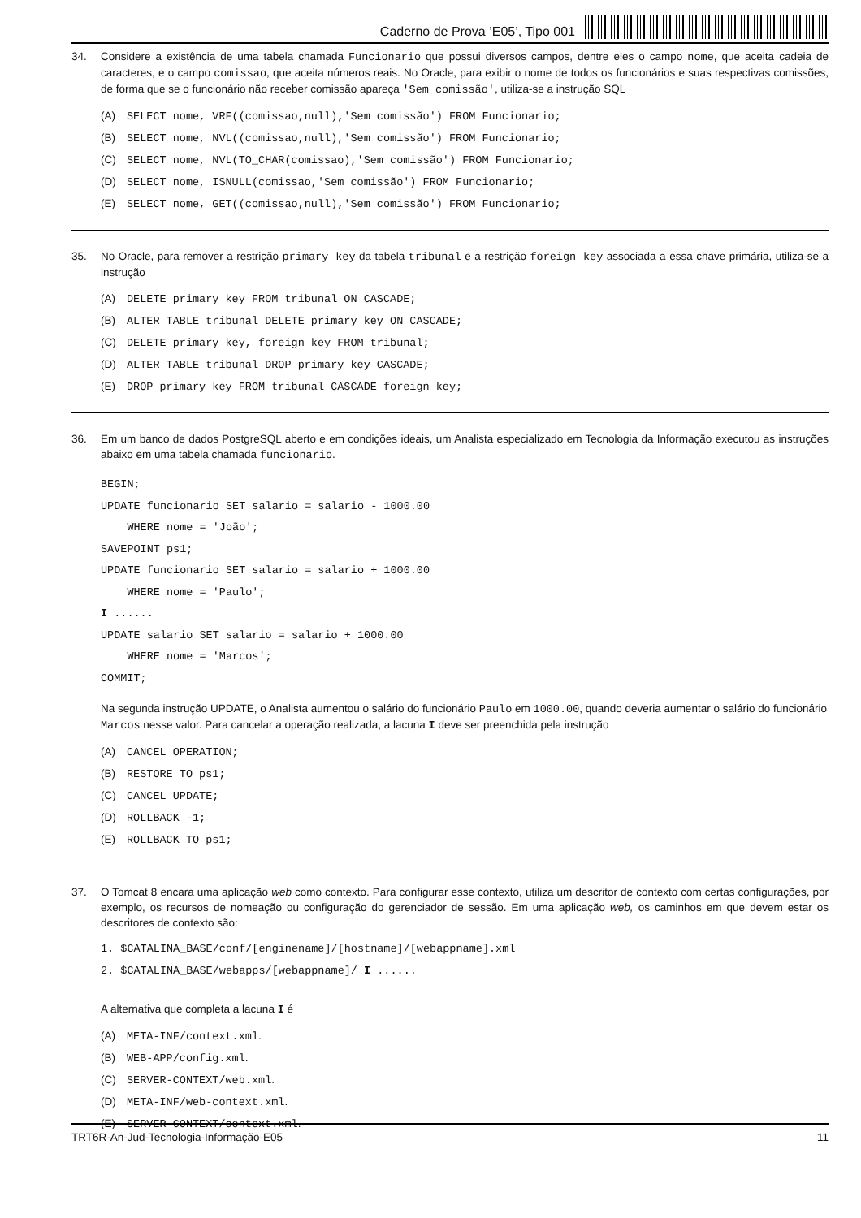Caderno de Prova ’E05’, Tipo 001
34. Considere a existência de uma tabela chamada Funcionario que possui diversos campos, dentre eles o campo nome, que aceita cadeia de caracteres, e o campo comissao, que aceita números reais. No Oracle, para exibir o nome de todos os funcionários e suas respectivas comissões, de forma que se o funcionário não receber comissão apareça 'Sem comissão', utiliza-se a instrução SQL
(A) SELECT nome, VRF((comissao,null),'Sem comissão') FROM Funcionario;
(B) SELECT nome, NVL((comissao,null),'Sem comissão') FROM Funcionario;
(C) SELECT nome, NVL(TO_CHAR(comissao),'Sem comissão') FROM Funcionario;
(D) SELECT nome, ISNULL(comissao,'Sem comissão') FROM Funcionario;
(E) SELECT nome, GET((comissao,null),'Sem comissão') FROM Funcionario;
35. No Oracle, para remover a restrição primary key da tabela tribunal e a restrição foreign key associada a essa chave primária, utiliza-se a instrução
(A) DELETE primary key FROM tribunal ON CASCADE;
(B) ALTER TABLE tribunal DELETE primary key ON CASCADE;
(C) DELETE primary key, foreign key FROM tribunal;
(D) ALTER TABLE tribunal DROP primary key CASCADE;
(E) DROP primary key FROM tribunal CASCADE foreign key;
36. Em um banco de dados PostgreSQL aberto e em condições ideais, um Analista especializado em Tecnologia da Informação executou as instruções abaixo em uma tabela chamada funcionario.
BEGIN;
UPDATE funcionario SET salario = salario - 1000.00
WHERE nome = 'João';
SAVEPOINT ps1;
UPDATE funcionario SET salario = salario + 1000.00
WHERE nome = 'Paulo';
I ......
UPDATE salario SET salario = salario + 1000.00
WHERE nome = 'Marcos';
COMMIT;
Na segunda instrução UPDATE, o Analista aumentou o salário do funcionário Paulo em 1000.00, quando deveria aumentar o salário do funcionário Marcos nesse valor. Para cancelar a operação realizada, a lacuna I deve ser preenchida pela instrução
(A) CANCEL OPERATION;
(B) RESTORE TO ps1;
(C) CANCEL UPDATE;
(D) ROLLBACK -1;
(E) ROLLBACK TO ps1;
37. O Tomcat 8 encara uma aplicação web como contexto. Para configurar esse contexto, utiliza um descritor de contexto com certas configurações, por exemplo, os recursos de nomeação ou configuração do gerenciador de sessão. Em uma aplicação web, os caminhos em que devem estar os descritores de contexto são:
1. $CATALINA_BASE/conf/[enginename]/[hostname]/[webappname].xml
2. $CATALINA_BASE/webapps/[webappname]/ I ......
A alternativa que completa a lacuna I é
(A) META-INF/context.xml.
(B) WEB-APP/config.xml.
(C) SERVER-CONTEXT/web.xml.
(D) META-INF/web-context.xml.
(E) SERVER-CONTEXT/context.xml.
TRT6R-An-Jud-Tecnologia-Informação-E05 11